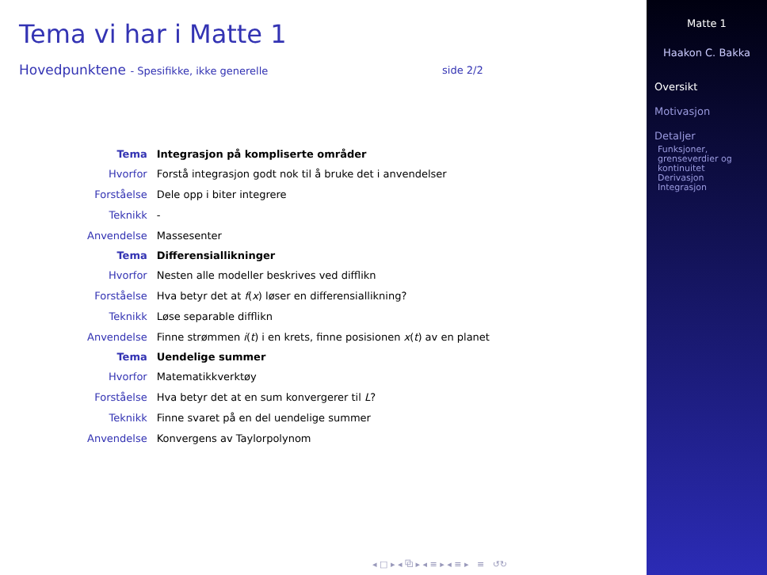Tema vi har i Matte 1
Hovedpunktene - Spesifikke, ikke generelle side 2/2
| Tema | Integrasjon på kompliserte områder |
| --- | --- |
| Hvorfor | Forstå integrasjon godt nok til å bruke det i anvendelser |
| Forståelse | Dele opp i biter integrere |
| Teknikk | - |
| Anvendelse | Massesenter |
| Tema | Differensiallikninger |
| Hvorfor | Nesten alle modeller beskrives ved difflikn |
| Forståelse | Hva betyr det at f ( x ) løser en differensiallikning? |
| Teknikk | Løse separable difflikn |
| Anvendelse | Finne strømmen i ( t ) i en krets, finne posisionen x ( t ) av en planet |
| Tema | Uendelige summer |
| Hvorfor | Matematikkverktøy |
| Forståelse | Hva betyr det at en sum konvergerer til L ? |
| Teknikk | Finne svaret på en del uendelige summer |
| Anvendelse | Konvergens av Taylorpolynom |
◂ □ ▸ ◂ ⧉ ▸ ◂ ≡ ▸ ◂ ≡ ▸ ≡ ↺↻
Matte 1
Haakon C. Bakka
Oversikt
Motivasjon
Detaljer
Funksjoner,
grenseverdier og
kontinuitet
Derivasjon
Integrasjon